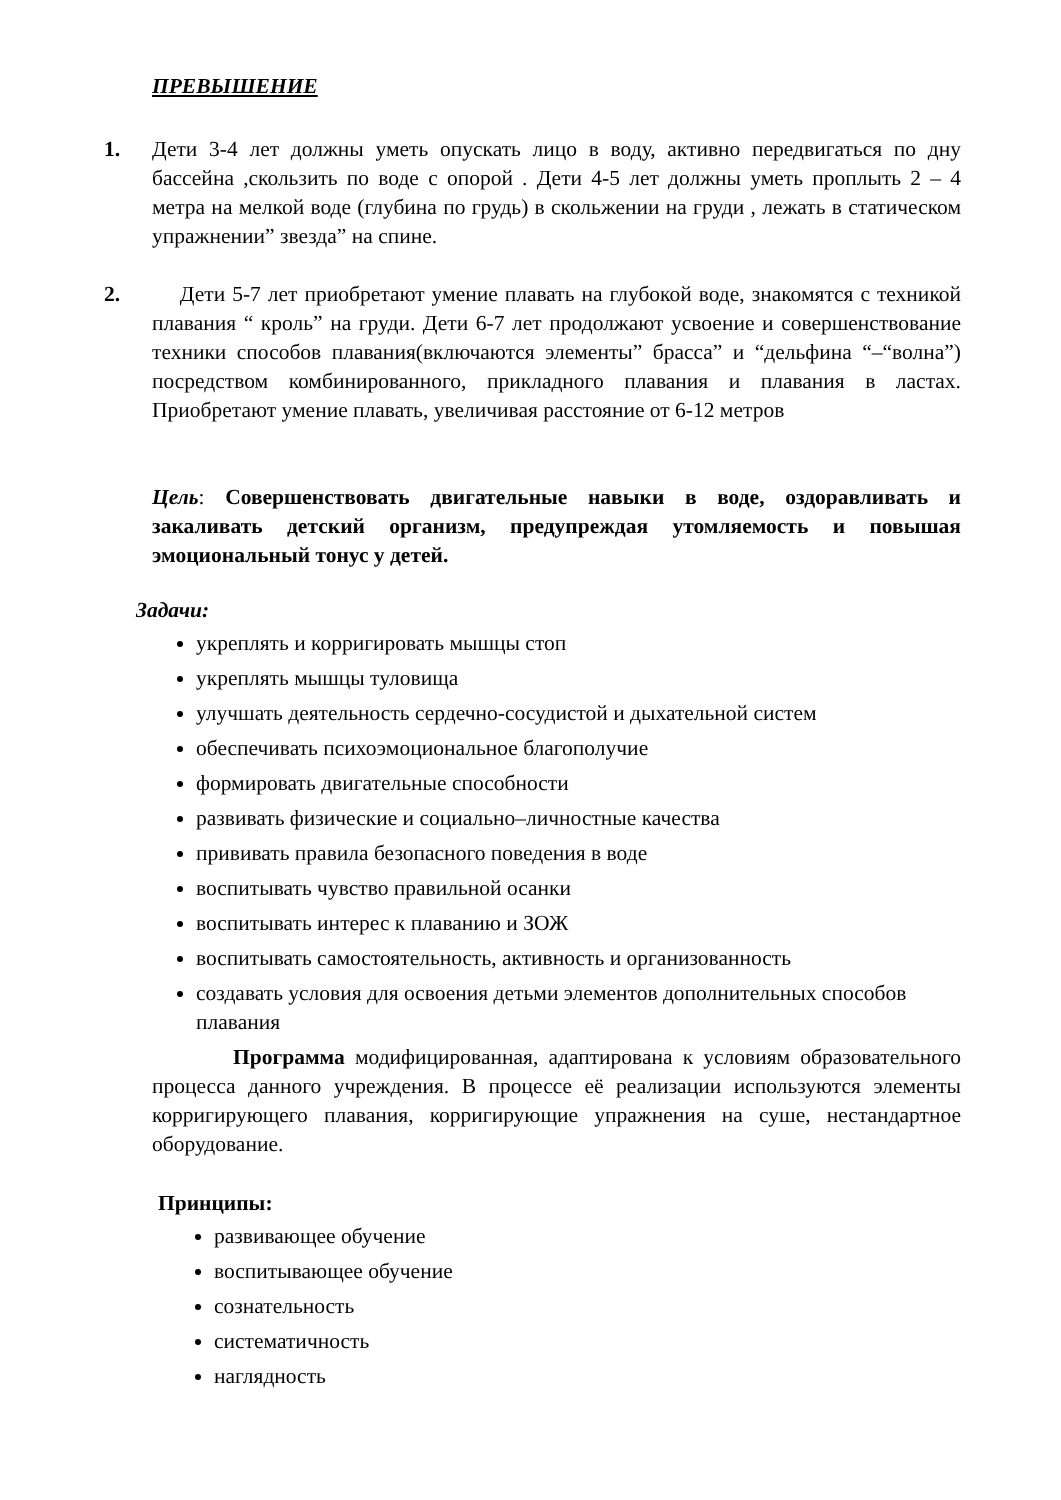ПРЕВЫШЕНИЕ
1. Дети 3-4 лет должны уметь опускать лицо в воду, активно передвигаться по дну бассейна ,скользить по воде с опорой . Дети 4-5 лет должны уметь проплыть 2 – 4 метра на мелкой воде (глубина по грудь) в скольжении на груди , лежать в статическом упражнении” звезда” на спине.
2. Дети 5-7 лет приобретают умение плавать на глубокой воде, знакомятся с техникой плавания “ кроль” на груди. Дети 6-7 лет продолжают усвоение и совершенствование техники способов плавания(включаются элементы” брасса” и “дельфина “–“волна”) посредством комбинированного, прикладного плавания и плавания в ластах. Приобретают умение плавать, увеличивая расстояние от 6-12 метров
Цель: Совершенствовать двигательные навыки в воде, оздоравливать и закаливать детский организм, предупреждая утомляемость и повышая эмоциональный тонус у детей.
Задачи:
укреплять и корригировать мышцы стоп
укреплять мышцы туловища
улучшать деятельность сердечно-сосудистой и дыхательной систем
обеспечивать психоэмоциональное благополучие
формировать двигательные способности
развивать физические и социально–личностные качества
прививать правила безопасного поведения в воде
воспитывать чувство правильной осанки
воспитывать интерес к плаванию и ЗОЖ
воспитывать самостоятельность, активность и организованность
создавать условия для освоения детьми элементов дополнительных способов плавания
Программа модифицированная, адаптирована к условиям образовательного процесса данного учреждения. В процессе её реализации используются элементы корригирующего плавания, корригирующие упражнения на суше, нестандартное оборудование.
Принципы:
развивающее обучение
воспитывающее обучение
сознательность
систематичность
наглядность